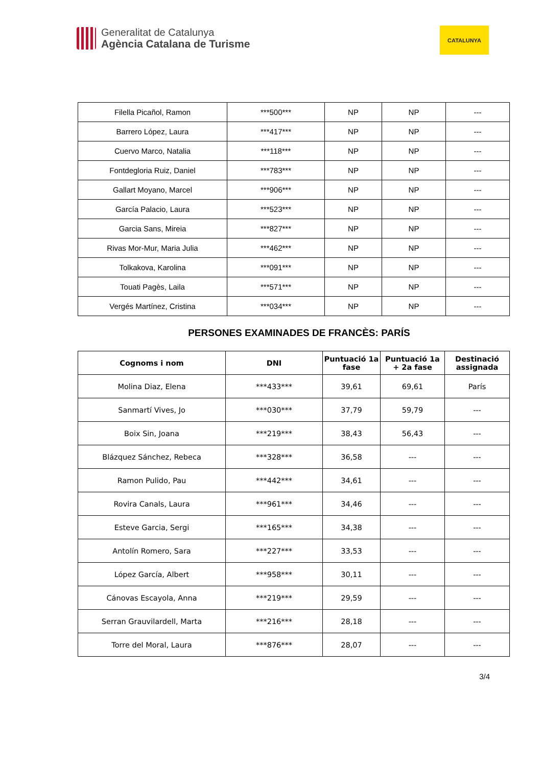Generalitat de Catalunya
Agència Catalana de Turisme
CATALUNYA
| Filella Picañol, Ramon | ***500*** | NP | NP | --- |
| Barrero López, Laura | ***417*** | NP | NP | --- |
| Cuervo Marco, Natalia | ***118*** | NP | NP | --- |
| Fontdegloria Ruiz, Daniel | ***783*** | NP | NP | --- |
| Gallart Moyano, Marcel | ***906*** | NP | NP | --- |
| García Palacio, Laura | ***523*** | NP | NP | --- |
| Garcia Sans, Mireia | ***827*** | NP | NP | --- |
| Rivas Mor-Mur, Maria Julia | ***462*** | NP | NP | --- |
| Tolkakova, Karolina | ***091*** | NP | NP | --- |
| Touati Pagès, Laila | ***571*** | NP | NP | --- |
| Vergés Martínez, Cristina | ***034*** | NP | NP | --- |
PERSONES EXAMINADES DE FRANCÈS: PARÍS
| Cognoms i nom | DNI | Puntuació 1a fase | Puntuació 1a + 2a fase | Destinació assignada |
| --- | --- | --- | --- | --- |
| Molina Diaz, Elena | ***433*** | 39,61 | 69,61 | París |
| Sanmartí Vives, Jo | ***030*** | 37,79 | 59,79 | --- |
| Boix Sin, Joana | ***219*** | 38,43 | 56,43 | --- |
| Blázquez Sánchez, Rebeca | ***328*** | 36,58 | --- | --- |
| Ramon Pulido, Pau | ***442*** | 34,61 | --- | --- |
| Rovira Canals, Laura | ***961*** | 34,46 | --- | --- |
| Esteve Garcia, Sergi | ***165*** | 34,38 | --- | --- |
| Antolín Romero, Sara | ***227*** | 33,53 | --- | --- |
| López García, Albert | ***958*** | 30,11 | --- | --- |
| Cánovas Escayola, Anna | ***219*** | 29,59 | --- | --- |
| Serran Grauvilardell, Marta | ***216*** | 28,18 | --- | --- |
| Torre del Moral, Laura | ***876*** | 28,07 | --- | --- |
3/4